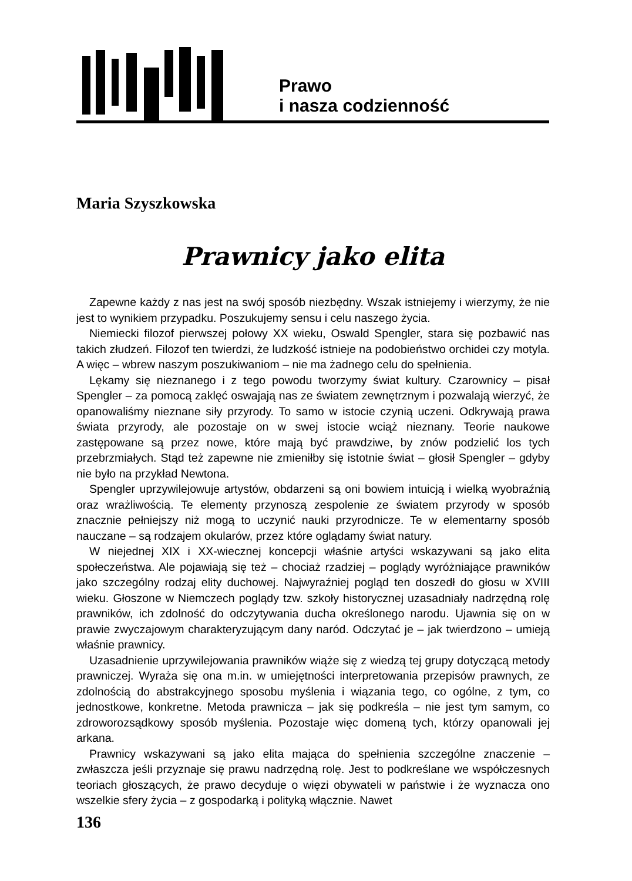Prawo
i nasza codzienność
Maria Szyszkowska
Prawnicy jako elita
Zapewne każdy z nas jest na swój sposób niezbędny. Wszak istniejemy i wierzymy, że nie jest to wynikiem przypadku. Poszukujemy sensu i celu naszego życia.
Niemiecki filozof pierwszej połowy XX wieku, Oswald Spengler, stara się pozbawić nas takich złudzeń. Filozof ten twierdzi, że ludzkość istnieje na podobieństwo orchidei czy motyla. A więc – wbrew naszym poszukiwaniom – nie ma żadnego celu do spełnienia.
Lękamy się nieznanego i z tego powodu tworzymy świat kultury. Czarownicy – pisał Spengler – za pomocą zaklęć oswajają nas ze światem zewnętrznym i pozwalają wierzyć, że opanowaliśmy nieznane siły przyrody. To samo w istocie czynią uczeni. Odkrywają prawa świata przyrody, ale pozostaje on w swej istocie wciąż nieznany. Teorie naukowe zastępowane są przez nowe, które mają być prawdziwe, by znów podzielić los tych przebrzmiałych. Stąd też zapewne nie zmieniłby się istotnie świat – głosił Spengler – gdyby nie było na przykład Newtona.
Spengler uprzywilejowuje artystów, obdarzeni są oni bowiem intuicją i wielką wyobraźnią oraz wrażliwością. Te elementy przynoszą zespolenie ze światem przyrody w sposób znacznie pełniejszy niż mogą to uczynić nauki przyrodnicze. Te w elementarny sposób nauczane – są rodzajem okularów, przez które oglądamy świat natury.
W niejednej XIX i XX-wiecznej koncepcji właśnie artyści wskazywani są jako elita społeczeństwa. Ale pojawiają się też – chociaż rzadziej – poglądy wyróżniające prawników jako szczególny rodzaj elity duchowej. Najwyraźniej pogląd ten doszedł do głosu w XVIII wieku. Głoszone w Niemczech poglądy tzw. szkoły historycznej uzasadniały nadrzędną rolę prawników, ich zdolność do odczytywania ducha określonego narodu. Ujawnia się on w prawie zwyczajowym charakteryzującym dany naród. Odczytać je – jak twierdzono – umieją właśnie prawnicy.
Uzasadnienie uprzywilejowania prawników wiąże się z wiedzą tej grupy dotyczącą metody prawniczej. Wyraża się ona m.in. w umiejętności interpretowania przepisów prawnych, ze zdolnością do abstrakcyjnego sposobu myślenia i wiązania tego, co ogólne, z tym, co jednostkowe, konkretne. Metoda prawnicza – jak się podkreśla – nie jest tym samym, co zdroworozsądkowy sposób myślenia. Pozostaje więc domeną tych, którzy opanowali jej arkana.
Prawnicy wskazywani są jako elita mająca do spełnienia szczególne znaczenie – zwłaszcza jeśli przyznaje się prawu nadrzędną rolę. Jest to podkreślane we współczesnych teoriach głoszących, że prawo decyduje o więzi obywateli w państwie i że wyznacza ono wszelkie sfery życia – z gospodarką i polityką włącznie. Nawet
136